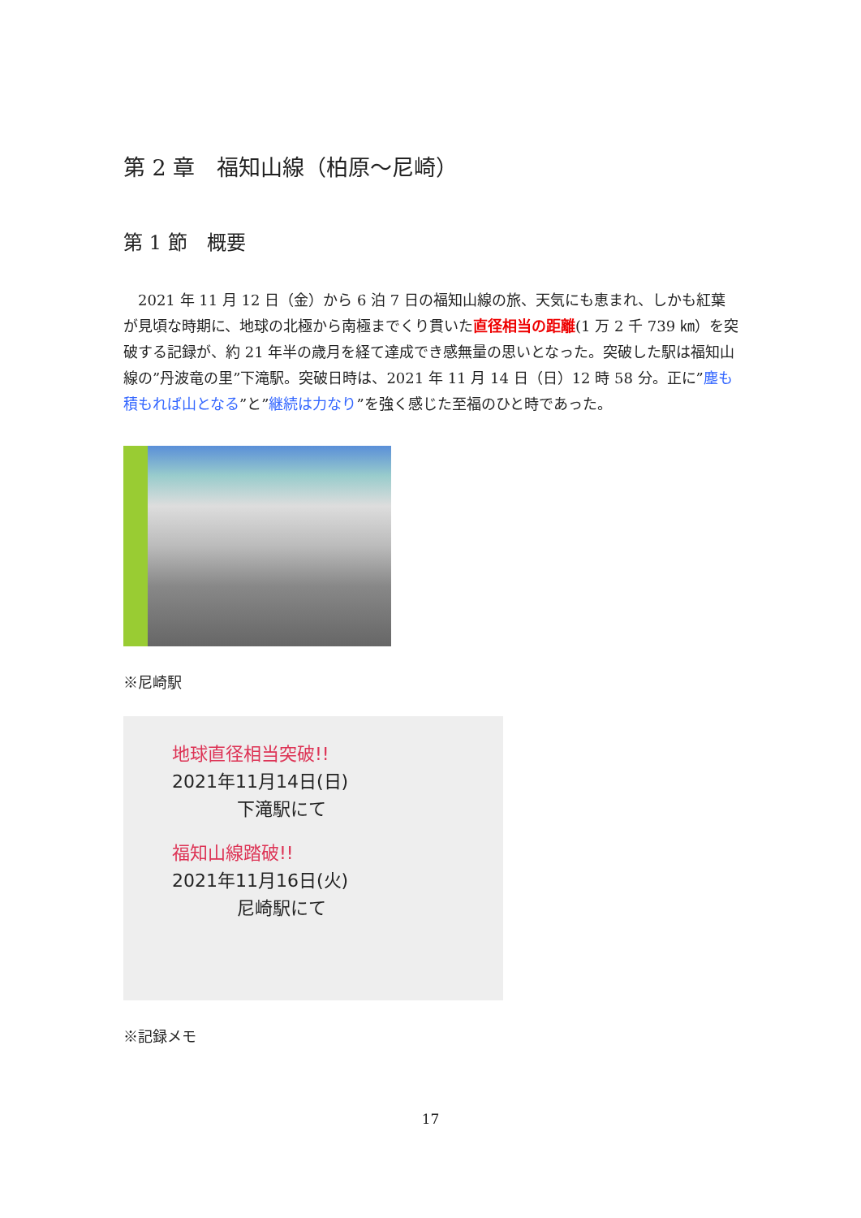第 2 章　福知山線（柏原～尼崎）
第 1 節　概要
2021 年 11 月 12 日（金）から 6 泊 7 日の福知山線の旅、天気にも恵まれ、しかも紅葉が見頃な時期に、地球の北極から南極までくり貫いた直径相当の距離(1 万 2 千 739 ㎞）を突破する記録が、約 21 年半の歳月を経て達成でき感無量の思いとなった。突破した駅は福知山線の”丹波竜の里”下滝駅。突破日時は、2021 年 11 月 14 日（日）12 時 58 分。正に”塵も積もれば山となる”と”継続は力なり”を強く感じた至福のひと時であった。
※尼崎駅
地球直径相当突破!!
2021年11月14日(日)
下滝駅にて
福知山線踏破!!
2021年11月16日(火)
尼崎駅にて
※記録メモ
17